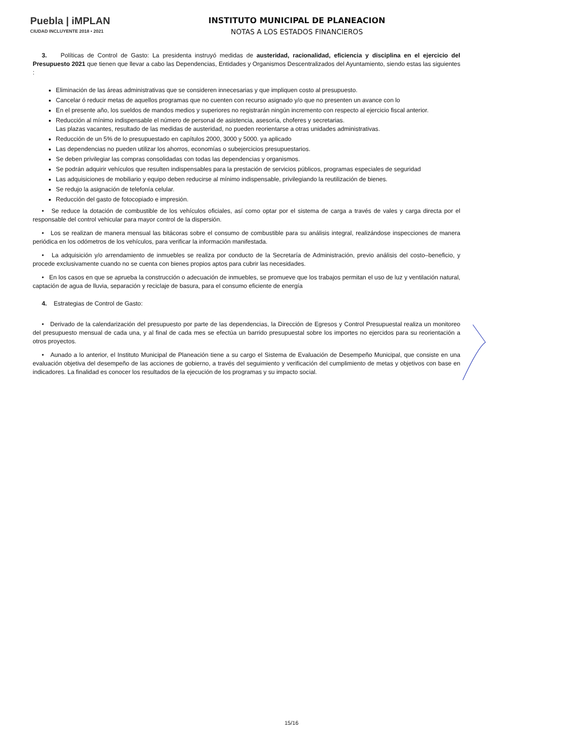Puebla | iMPLAN
CIUDAD INCLUYENTE 2018 • 2021
INSTITUTO MUNICIPAL DE PLANEACION
NOTAS A LOS ESTADOS FINANCIEROS
3. Políticas de Control de Gasto: La presidenta instruyó medidas de austeridad, racionalidad, eficiencia y disciplina en el ejercicio del Presupuesto 2021 que tienen que llevar a cabo las Dependencias, Entidades y Organismos Descentralizados del Ayuntamiento, siendo estas las siguientes :
Eliminación de las áreas administrativas que se consideren innecesarias y que impliquen costo al presupuesto.
Cancelar ó reducir metas de aquellos programas que no cuenten con recurso asignado y/o que no presenten un avance con lo
En el presente año, los sueldos de mandos medios y superiores no registrarán ningún incremento con respecto al ejercicio fiscal anterior.
Reducción al mínimo indispensable el número de personal de asistencia, asesoría, choferes y secretarias.
Las plazas vacantes, resultado de las medidas de austeridad, no pueden reorientarse a otras unidades administrativas.
Reducción de un 5% de lo presupuestado en capítulos 2000, 3000 y 5000. ya aplicado
Las dependencias no pueden utilizar los ahorros, economías o subejercicios presupuestarios.
Se deben privilegiar las compras consolidadas con todas las dependencias y organismos.
Se podrán adquirir vehículos que resulten indispensables para la prestación de servicios públicos, programas especiales de seguridad
Las adquisiciones de mobiliario y equipo deben reducirse al mínimo indispensable, privilegiando la reutilización de bienes.
Se redujo la asignación de telefonía celular.
Reducción del gasto de fotocopiado e impresión.
• Se reduce la dotación de combustible de los vehículos oficiales, así como optar por el sistema de carga a través de vales y carga directa por el responsable del control vehicular para mayor control de la dispersión.
• Los se realizan de manera mensual las bitácoras sobre el consumo de combustible para su análisis integral, realizándose inspecciones de manera periódica en los odómetros de los vehículos, para verificar la información manifestada.
• La adquisición y/o arrendamiento de inmuebles se realiza por conducto de la Secretaría de Administración, previo análisis del costo–beneficio, y procede exclusivamente cuando no se cuenta con bienes propios aptos para cubrir las necesidades.
• En los casos en que se aprueba la construcción o adecuación de inmuebles, se promueve que los trabajos permitan el uso de luz y ventilación natural, captación de agua de lluvia, separación y reciclaje de basura, para el consumo eficiente de energía
4. Estrategias de Control de Gasto:
• Derivado de la calendarización del presupuesto por parte de las dependencias, la Dirección de Egresos y Control Presupuestal realiza un monitoreo del presupuesto mensual de cada una, y al final de cada mes se efectúa un barrido presupuestal sobre los importes no ejercidos para su reorientación a otros proyectos.
• Aunado a lo anterior, el Instituto Municipal de Planeación tiene a su cargo el Sistema de Evaluación de Desempeño Municipal, que consiste en una evaluación objetiva del desempeño de las acciones de gobierno, a través del seguimiento y verificación del cumplimiento de metas y objetivos con base en indicadores. La finalidad es conocer los resultados de la ejecución de los programas y su impacto social.
15/16